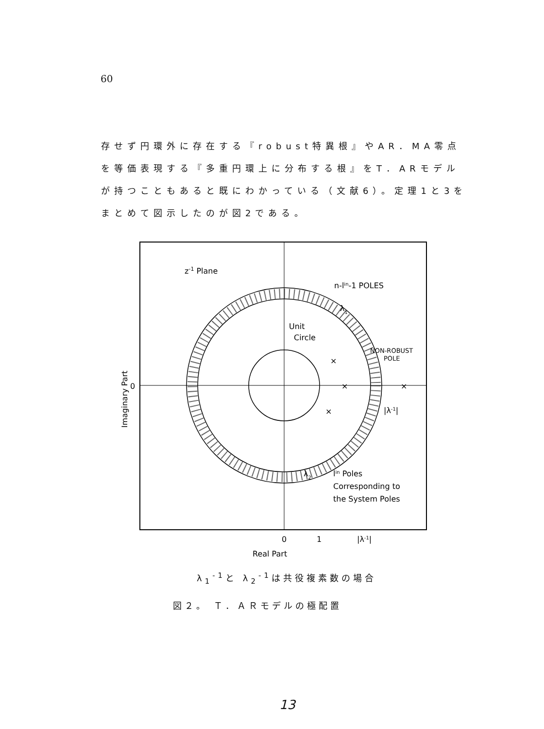60
存せず円環外に存在する『robust特異根』やAR．MA零点を等価表現する『多重円環上に分布する根』をT．ARモデルが持つこともあると既にわかっている（文献6）。定理1と3をまとめて図示したのが図2である。
z-1 Plane
n-lin-1 POLES
Unit
Circle
NON-ROBUST
POLE
|λ-1|
lin Poles
Corresponding to
the System Poles
λ2
λ1
×
×
×
×
0
Imaginary Part
0
1
|λ-1|
Real Part
λ<sub>1</sub><sup>-1</sup>と λ<sub>2</sub><sup>-1</sup>は共役複素数の場合
図２。 Ｔ．ＡＲモデルの極配置
13